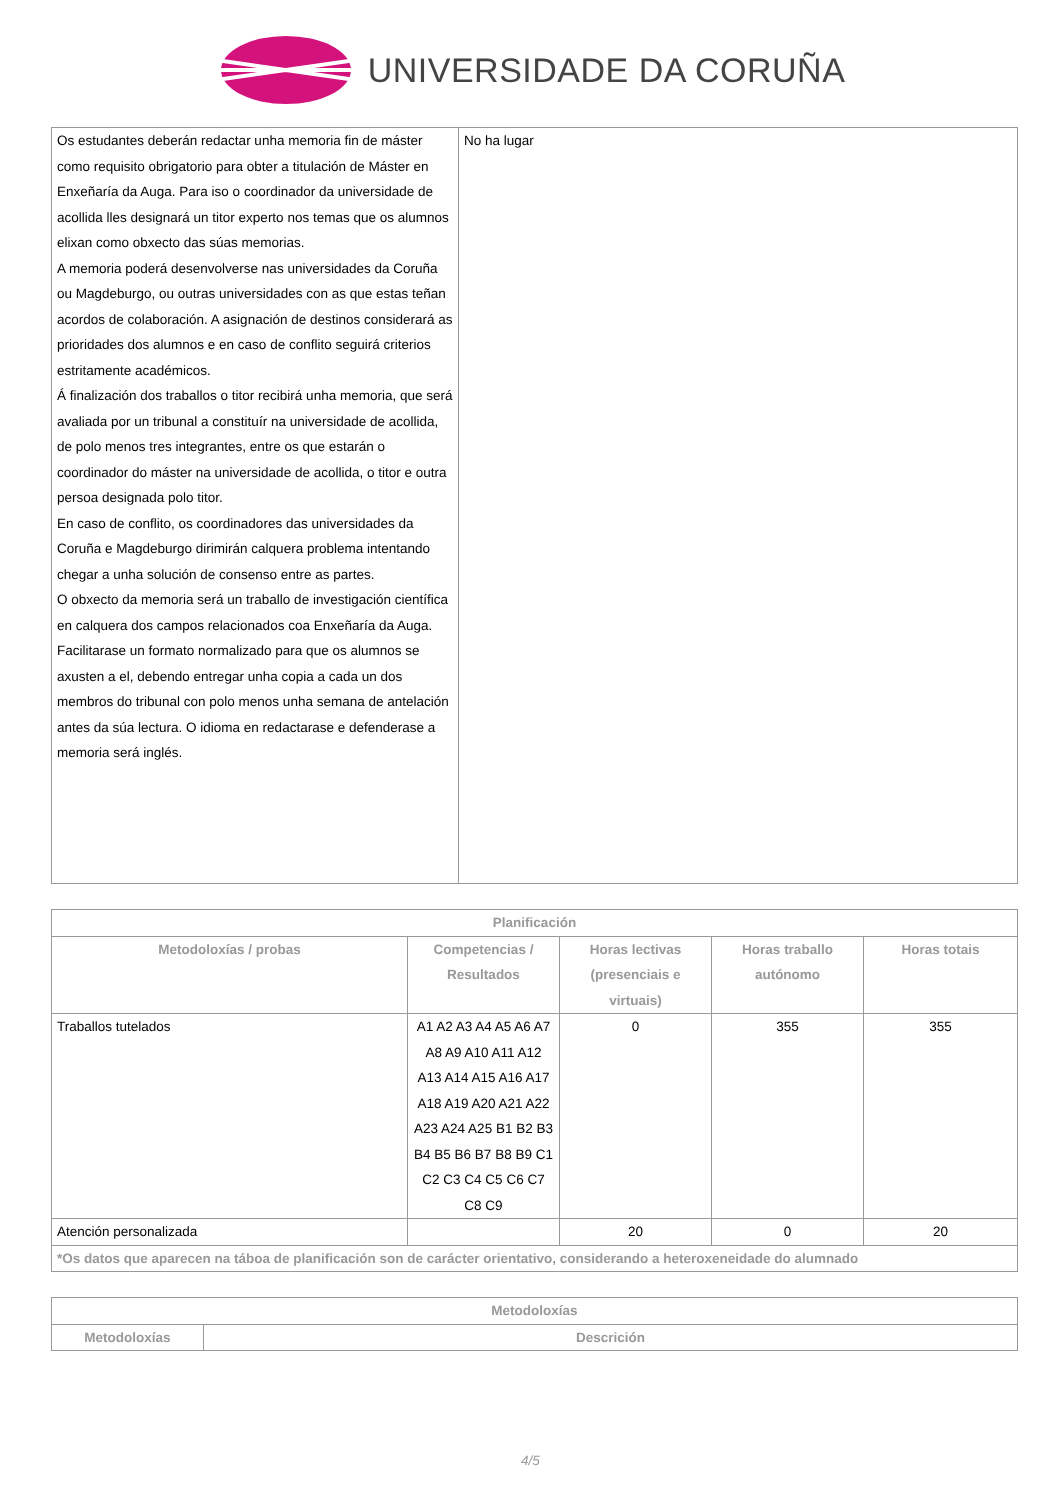UNIVERSIDADE DA CORUÑA
| Os estudantes deberán redactar unha memoria fin de máster como requisito obrigatorio para obter a titulación de Máster en Enxeñaría da Auga. Para iso o coordinador da universidade de acollida lles designará un titor experto nos temas que os alumnos elixan como obxecto das súas memorias. A memoria poderá desenvolverse nas universidades da Coruña ou Magdeburgo, ou outras universidades con as que estas teñan acordos de colaboración. A asignación de destinos considerará as prioridades dos alumnos e en caso de conflito seguirá criterios estritamente académicos. Á finalización dos traballos o titor recibirá unha memoria, que será avaliada por un tribunal a constituír na universidade de acollida, de polo menos tres integrantes, entre os que estarán o coordinador do máster na universidade de acollida, o titor e outra persoa designada polo titor. En caso de conflito, os coordinadores das universidades da Coruña e Magdeburgo dirimirán calquera problema intentando chegar a unha solución de consenso entre as partes. O obxecto da memoria será un traballo de investigación científica en calquera dos campos relacionados coa Enxeñaría da Auga. Facilitarase un formato normalizado para que os alumnos se axusten a el, debendo entregar unha copia a cada un dos membros do tribunal con polo menos unha semana de antelación antes da súa lectura. O idioma en redactarase e defenderase a memoria será inglés. | No ha lugar |
| Planificación | | | | |
| --- | --- | --- | --- | --- |
| Metodoloxías / probas | Competencias / Resultados | Horas lectivas (presenciais e virtuais) | Horas traballo autónomo | Horas totais |
| Traballos tutelados | A1 A2 A3 A4 A5 A6 A7 A8 A9 A10 A11 A12 A13 A14 A15 A16 A17 A18 A19 A20 A21 A22 A23 A24 A25 B1 B2 B3 B4 B5 B6 B7 B8 B9 C1 C2 C3 C4 C5 C6 C7 C8 C9 | 0 | 355 | 355 |
| Atención personalizada | | 20 | 0 | 20 |
| *Os datos que aparecen na táboa de planificación son de carácter orientativo, considerando a heteroxeneidade do alumnado | | | | |
| Metodoloxías | |
| --- | --- |
| Metodoloxías | Descrición |
4/5